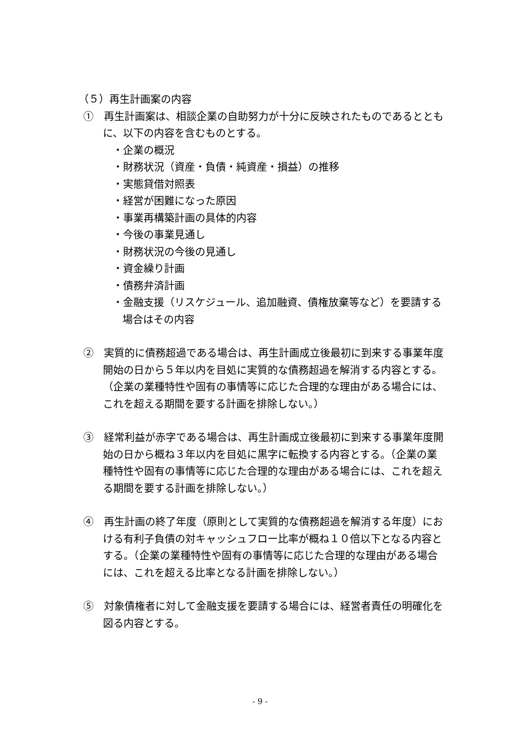（５）再生計画案の内容
①　再生計画案は、相談企業の自助努力が十分に反映されたものであるとともに、以下の内容を含むものとする。
・企業の概況
・財務状況（資産・負債・純資産・損益）の推移
・実態貸借対照表
・経営が困難になった原因
・事業再構築計画の具体的内容
・今後の事業見通し
・財務状況の今後の見通し
・資金繰り計画
・債務弁済計画
・金融支援（リスケジュール、追加融資、債権放棄等など）を要請する場合はその内容
②　実質的に債務超過である場合は、再生計画成立後最初に到来する事業年度開始の日から５年以内を目処に実質的な債務超過を解消する内容とする。（企業の業種特性や固有の事情等に応じた合理的な理由がある場合には、これを超える期間を要する計画を排除しない。）
③　経常利益が赤字である場合は、再生計画成立後最初に到来する事業年度開始の日から概ね３年以内を目処に黒字に転換する内容とする。（企業の業種特性や固有の事情等に応じた合理的な理由がある場合には、これを超える期間を要する計画を排除しない。）
④　再生計画の終了年度（原則として実質的な債務超過を解消する年度）における有利子負債の対キャッシュフロー比率が概ね１０倍以下となる内容とする。（企業の業種特性や固有の事情等に応じた合理的な理由がある場合には、これを超える比率となる計画を排除しない。）
⑤　対象債権者に対して金融支援を要請する場合には、経営者責任の明確化を図る内容とする。
- 9 -